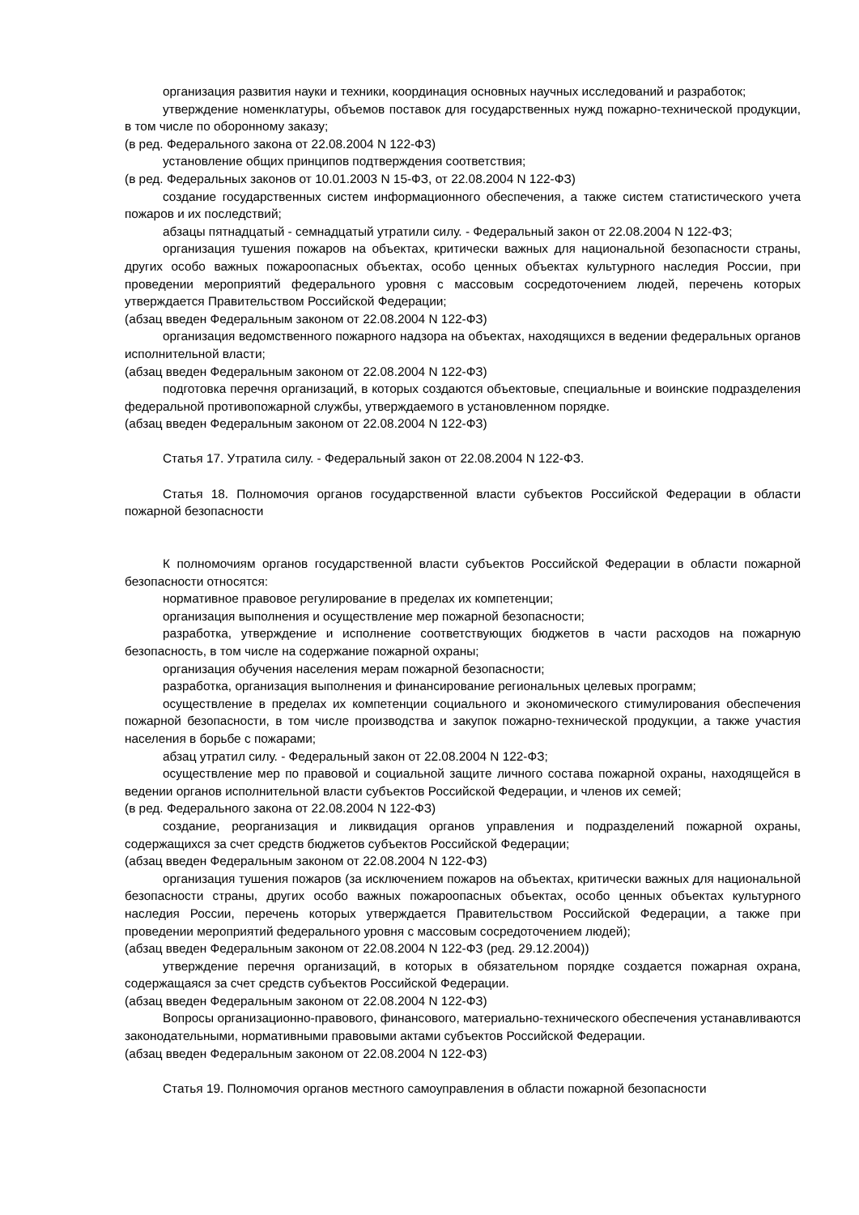организация развития науки и техники, координация основных научных исследований и разработок;
утверждение номенклатуры, объемов поставок для государственных нужд пожарно-технической продукции, в том числе по оборонному заказу;
(в ред. Федерального закона от 22.08.2004 N 122-ФЗ)
установление общих принципов подтверждения соответствия;
(в ред. Федеральных законов от 10.01.2003 N 15-ФЗ, от 22.08.2004 N 122-ФЗ)
создание государственных систем информационного обеспечения, а также систем статистического учета пожаров и их последствий;
абзацы пятнадцатый - семнадцатый утратили силу. - Федеральный закон от 22.08.2004 N 122-ФЗ;
организация тушения пожаров на объектах, критически важных для национальной безопасности страны, других особо важных пожароопасных объектах, особо ценных объектах культурного наследия России, при проведении мероприятий федерального уровня с массовым сосредоточением людей, перечень которых утверждается Правительством Российской Федерации;
(абзац введен Федеральным законом от 22.08.2004 N 122-ФЗ)
организация ведомственного пожарного надзора на объектах, находящихся в ведении федеральных органов исполнительной власти;
(абзац введен Федеральным законом от 22.08.2004 N 122-ФЗ)
подготовка перечня организаций, в которых создаются объектовые, специальные и воинские подразделения федеральной противопожарной службы, утверждаемого в установленном порядке.
(абзац введен Федеральным законом от 22.08.2004 N 122-ФЗ)
Статья 17. Утратила силу. - Федеральный закон от 22.08.2004 N 122-ФЗ.
Статья 18. Полномочия органов государственной власти субъектов Российской Федерации в области пожарной безопасности
К полномочиям органов государственной власти субъектов Российской Федерации в области пожарной безопасности относятся:
нормативное правовое регулирование в пределах их компетенции;
организация выполнения и осуществление мер пожарной безопасности;
разработка, утверждение и исполнение соответствующих бюджетов в части расходов на пожарную безопасность, в том числе на содержание пожарной охраны;
организация обучения населения мерам пожарной безопасности;
разработка, организация выполнения и финансирование региональных целевых программ;
осуществление в пределах их компетенции социального и экономического стимулирования обеспечения пожарной безопасности, в том числе производства и закупок пожарно-технической продукции, а также участия населения в борьбе с пожарами;
абзац утратил силу. - Федеральный закон от 22.08.2004 N 122-ФЗ;
осуществление мер по правовой и социальной защите личного состава пожарной охраны, находящейся в ведении органов исполнительной власти субъектов Российской Федерации, и членов их семей;
(в ред. Федерального закона от 22.08.2004 N 122-ФЗ)
создание, реорганизация и ликвидация органов управления и подразделений пожарной охраны, содержащихся за счет средств бюджетов субъектов Российской Федерации;
(абзац введен Федеральным законом от 22.08.2004 N 122-ФЗ)
организация тушения пожаров (за исключением пожаров на объектах, критически важных для национальной безопасности страны, других особо важных пожароопасных объектах, особо ценных объектах культурного наследия России, перечень которых утверждается Правительством Российской Федерации, а также при проведении мероприятий федерального уровня с массовым сосредоточением людей);
(абзац введен Федеральным законом от 22.08.2004 N 122-ФЗ (ред. 29.12.2004))
утверждение перечня организаций, в которых в обязательном порядке создается пожарная охрана, содержащаяся за счет средств субъектов Российской Федерации.
(абзац введен Федеральным законом от 22.08.2004 N 122-ФЗ)
Вопросы организационно-правового, финансового, материально-технического обеспечения устанавливаются законодательными, нормативными правовыми актами субъектов Российской Федерации.
(абзац введен Федеральным законом от 22.08.2004 N 122-ФЗ)
Статья 19. Полномочия органов местного самоуправления в области пожарной безопасности